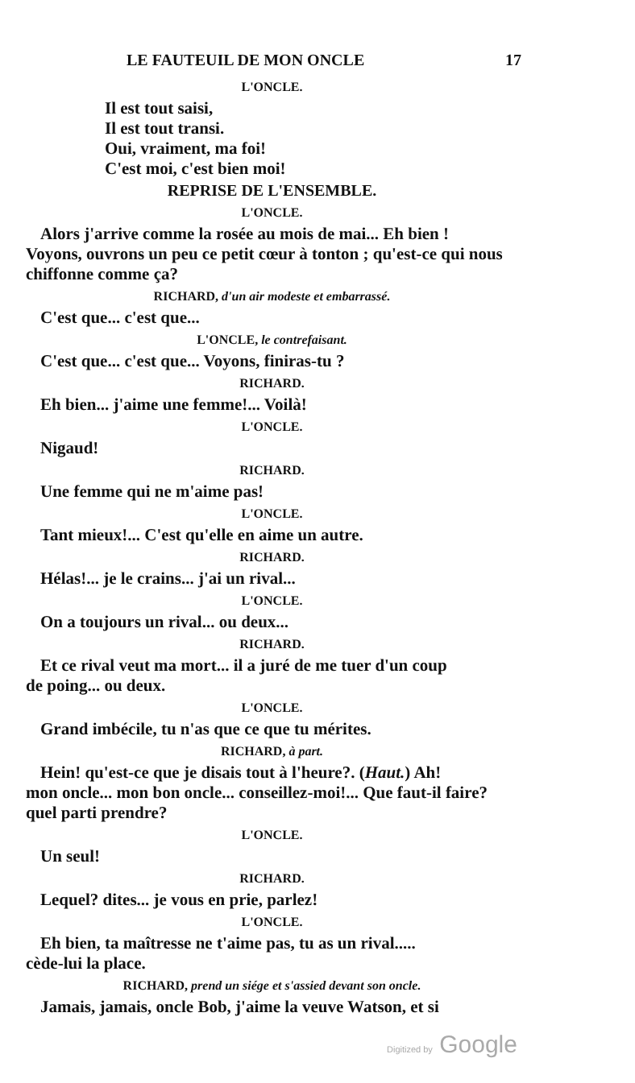LE FAUTEUIL DE MON ONCLE 17
L'ONCLE.
Il est tout saisi,
Il est tout transi.
Oui, vraiment, ma foi!
C'est moi, c'est bien moi!
REPRISE DE L'ENSEMBLE.
L'ONCLE.
Alors j'arrive comme la rosée au mois de mai... Eh bien !
Voyons, ouvrons un peu ce petit cœur à tonton ; qu'est-ce qui nous chiffonne comme ça?
RICHARD, d'un air modeste et embarrassé.
C'est que... c'est que...
L'ONCLE, le contrefaisant.
C'est que... c'est que... Voyons, finiras-tu ?
RICHARD.
Eh bien... j'aime une femme!... Voilà!
L'ONCLE.
Nigaud!
RICHARD.
Une femme qui ne m'aime pas!
L'ONCLE.
Tant mieux!... C'est qu'elle en aime un autre.
RICHARD.
Hélas!... je le crains... j'ai un rival...
L'ONCLE.
On a toujours un rival... ou deux...
RICHARD.
Et ce rival veut ma mort... il a juré de me tuer d'un coup
de poing... ou deux.
L'ONCLE.
Grand imbécile, tu n'as que ce que tu mérites.
RICHARD, à part.
Hein! qu'est-ce que je disais tout à l'heure?. (Haut.) Ah!
mon oncle... mon bon oncle... conseillez-moi!... Que faut-il faire? quel parti prendre?
L'ONCLE.
Un seul!
RICHARD.
Lequel? dites... je vous en prie, parlez!
L'ONCLE.
Eh bien, ta maîtresse ne t'aime pas, tu as un rival.....
cède-lui la place.
RICHARD, prend un siége et s'assied devant son oncle.
Jamais, jamais, oncle Bob, j'aime la veuve Watson, et si
Digitized by Google